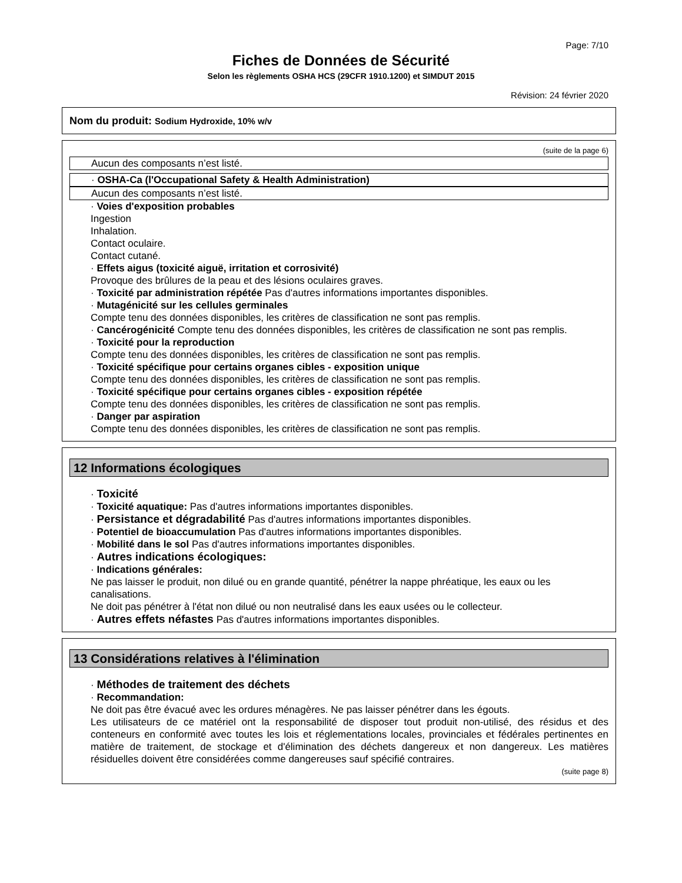Page: 7/10
Fiches de Données de Sécurité
Selon les règlements OSHA HCS (29CFR 1910.1200) et SIMDUT 2015
Révision: 24 février 2020
Nom du produit: Sodium Hydroxide, 10% w/v
(suite de la page 6)
Aucun des composants n’est listé.
· OSHA-Ca (l'Occupational Safety & Health Administration)
Aucun des composants n’est listé.
· Voies d'exposition probables
Ingestion
Inhalation.
Contact oculaire.
Contact cutané.
· Effets aigus (toxicité aiguë, irritation et corrosivité)
Provoque des brûlures de la peau et des lésions oculaires graves.
· Toxicité par administration répétée Pas d'autres informations importantes disponibles.
· Mutagénicité sur les cellules germinales
Compte tenu des données disponibles, les critères de classification ne sont pas remplis.
· Cancérogénicité Compte tenu des données disponibles, les critères de classification ne sont pas remplis.
· Toxicité pour la reproduction
Compte tenu des données disponibles, les critères de classification ne sont pas remplis.
· Toxicité spécifique pour certains organes cibles - exposition unique
Compte tenu des données disponibles, les critères de classification ne sont pas remplis.
· Toxicité spécifique pour certains organes cibles - exposition répétée
Compte tenu des données disponibles, les critères de classification ne sont pas remplis.
· Danger par aspiration
Compte tenu des données disponibles, les critères de classification ne sont pas remplis.
12 Informations écologiques
· Toxicité
· Toxicité aquatique: Pas d'autres informations importantes disponibles.
· Persistance et dégradabilité Pas d'autres informations importantes disponibles.
· Potentiel de bioaccumulation Pas d'autres informations importantes disponibles.
· Mobilité dans le sol Pas d'autres informations importantes disponibles.
· Autres indications écologiques:
· Indications générales:
Ne pas laisser le produit, non dilué ou en grande quantité, pénétrer la nappe phréatique, les eaux ou les canalisations.
Ne doit pas pénétrer à l'état non dilué ou non neutralisé dans les eaux usées ou le collecteur.
· Autres effets néfastes Pas d'autres informations importantes disponibles.
13 Considérations relatives à l'élimination
· Méthodes de traitement des déchets
· Recommandation:
Ne doit pas être évacué avec les ordures ménagères. Ne pas laisser pénétrer dans les égouts.
Les utilisateurs de ce matériel ont la responsabilité de disposer tout produit non-utilisé, des résidus et des conteneurs en conformité avec toutes les lois et réglementations locales, provinciales et fédérales pertinentes en matière de traitement, de stockage et d'élimination des déchets dangereux et non dangereux. Les matières résiduelles doivent être considérées comme dangereuses sauf spécifié contraires.
(suite page 8)